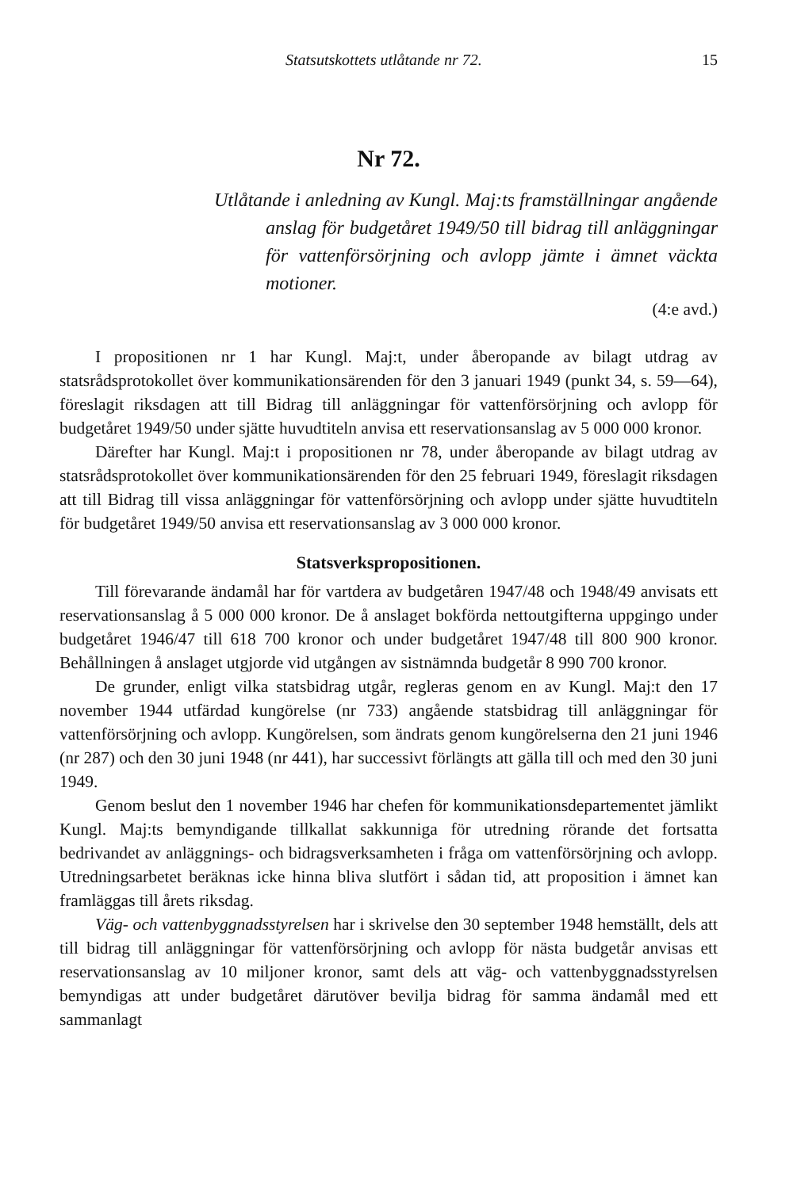Statsutskottets utlåtande nr 72. 15
Nr 72.
Utlåtande i anledning av Kungl. Maj:ts framställningar angående anslag för budgetåret 1949/50 till bidrag till anläggningar för vattenförsörjning och avlopp jämte i ämnet väckta motioner.
(4:e avd.)
I propositionen nr 1 har Kungl. Maj:t, under åberopande av bilagt utdrag av statsrådsprotokollet över kommunikationsärenden för den 3 januari 1949 (punkt 34, s. 59—64), föreslagit riksdagen att till Bidrag till anläggningar för vattenförsörjning och avlopp för budgetåret 1949/50 under sjätte huvudtiteln anvisa ett reservationsanslag av 5 000 000 kronor.
Därefter har Kungl. Maj:t i propositionen nr 78, under åberopande av bilagt utdrag av statsrådsprotokollet över kommunikationsärenden för den 25 februari 1949, föreslagit riksdagen att till Bidrag till vissa anläggningar för vattenförsörjning och avlopp under sjätte huvudtiteln för budgetåret 1949/50 anvisa ett reservationsanslag av 3 000 000 kronor.
Statsverkspropositionen.
Till förevarande ändamål har för vartdera av budgetåren 1947/48 och 1948/49 anvisats ett reservationsanslag å 5 000 000 kronor. De å anslaget bokförda nettoutgifterna uppgingo under budgetåret 1946/47 till 618 700 kronor och under budgetåret 1947/48 till 800 900 kronor. Behållningen å anslaget utgjorde vid utgången av sistnämnda budgetår 8 990 700 kronor.
De grunder, enligt vilka statsbidrag utgår, regleras genom en av Kungl. Maj:t den 17 november 1944 utfärdad kungörelse (nr 733) angående statsbidrag till anläggningar för vattenförsörjning och avlopp. Kungörelsen, som ändrats genom kungörelserna den 21 juni 1946 (nr 287) och den 30 juni 1948 (nr 441), har successivt förlängts att gälla till och med den 30 juni 1949.
Genom beslut den 1 november 1946 har chefen för kommunikationsdepartementet jämlikt Kungl. Maj:ts bemyndigande tillkallat sakkunniga för utredning rörande det fortsatta bedrivandet av anläggnings- och bidragsverksamheten i fråga om vattenförsörjning och avlopp. Utredningsarbetet beräknas icke hinna bliva slutfört i sådan tid, att proposition i ämnet kan framläggas till årets riksdag.
Väg- och vattenbyggnadsstyrelsen har i skrivelse den 30 september 1948 hemställt, dels att till bidrag till anläggningar för vattenförsörjning och avlopp för nästa budgetår anvisas ett reservationsanslag av 10 miljoner kronor, samt dels att väg- och vattenbyggnadsstyrelsen bemyndigas att under budgetåret därutöver bevilja bidrag för samma ändamål med ett sammanlagt